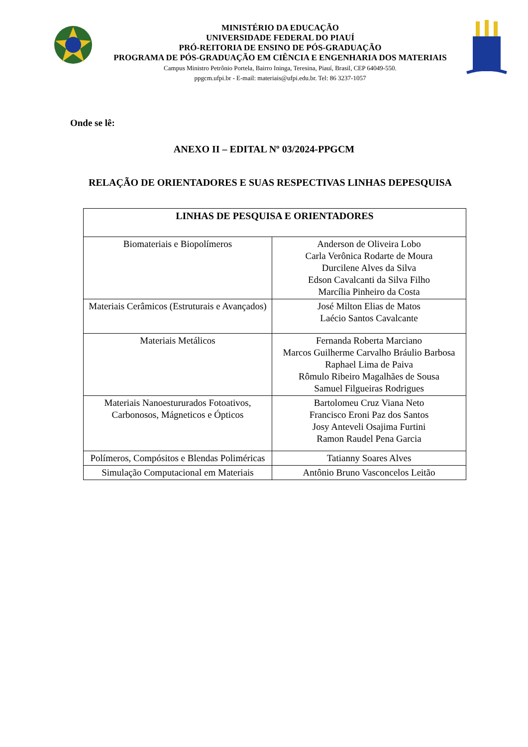MINISTÉRIO DA EDUCAÇÃO
UNIVERSIDADE FEDERAL DO PIAUÍ
PRÓ-REITORIA DE ENSINO DE PÓS-GRADUAÇÃO
PROGRAMA DE PÓS-GRADUAÇÃO EM CIÊNCIA E ENGENHARIA DOS MATERIAIS
Campus Ministro Petrônio Portela, Bairro Ininga, Teresina, Piauí, Brasil, CEP 64049-550.
ppgcm.ufpi.br - E-mail: materiais@ufpi.edu.br. Tel: 86 3237-1057
Onde se lê:
ANEXO II – EDITAL Nº 03/2024-PPGCM
RELAÇÃO DE ORIENTADORES E SUAS RESPECTIVAS LINHAS DEPESQUISA
| LINHAS DE PESQUISA E ORIENTADORES | |
| --- | --- |
| Biomateriais e Biopolímeros | Anderson de Oliveira Lobo Carla Verônica Rodarte de Moura Durcilene Alves da Silva Edson Cavalcanti da Silva Filho Marcília Pinheiro da Costa |
| Materiais Cerâmicos (Estruturais e Avançados) | José Milton Elias de Matos Laécio Santos Cavalcante |
| Materiais Metálicos | Fernanda Roberta Marciano Marcos Guilherme Carvalho Bráulio Barbosa Raphael Lima de Paiva Rômulo Ribeiro Magalhães de Sousa Samuel Filgueiras Rodrigues |
| Materiais Nanoestururados Fotoativos, Carbonosos, Mágneticos e Ópticos | Bartolomeu Cruz Viana Neto Francisco Eroni Paz dos Santos Josy Anteveli Osajima Furtini Ramon Raudel Pena Garcia |
| Polímeros, Compósitos e Blendas Poliméricas | Tatianny Soares Alves |
| Simulação Computacional em Materiais | Antônio Bruno Vasconcelos Leitão |